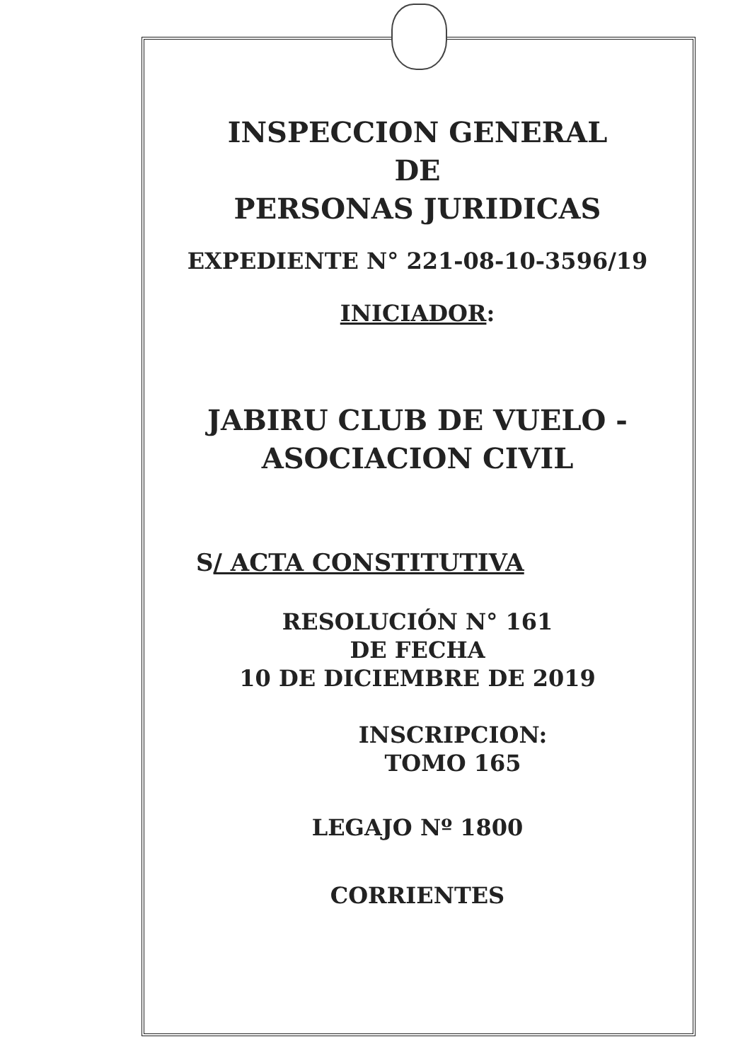INSPECCION GENERAL
DE
PERSONAS JURIDICAS
EXPEDIENTE N° 221-08-10-3596/19
INICIADOR:
JABIRU CLUB DE VUELO -
ASOCIACION CIVIL
S/ ACTA CONSTITUTIVA
RESOLUCIÓN N° 161
DE FECHA
10 DE DICIEMBRE DE 2019
INSCRIPCION:
TOMO 165
LEGAJO Nº 1800
CORRIENTES